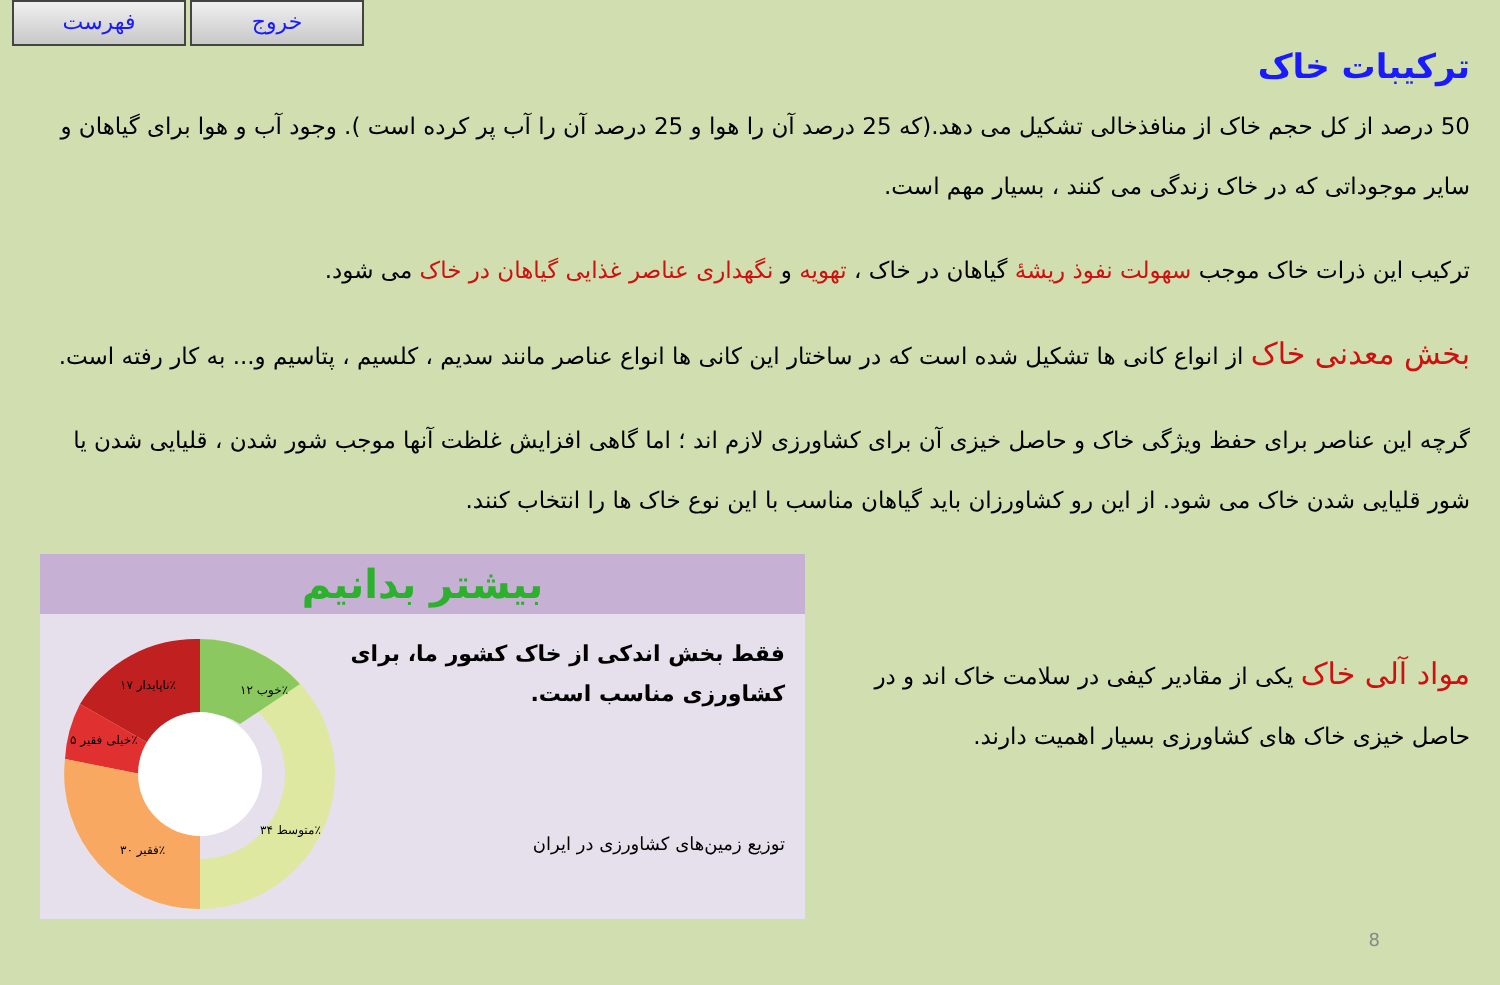فهرست خروج
ترکیبات خاک
50 درصد از کل حجم خاک از منافذخالی تشکیل می دهد.(که 25 درصد آن را هوا و 25 درصد آن را آب پر کرده است ). وجود آب و هوا برای گیاهان و سایر موجوداتی که در خاک زندگی می کنند ، بسیار مهم است.
ترکیب این ذرات خاک موجب سهولت نفوذ ریشهٔ گیاهان در خاک ، تهویه و نگهداری عناصر غذایی گیاهان در خاک می شود.
بخش معدنی خاک از انواع کانی ها تشکیل شده است که در ساختار این کانی ها انواع عناصر مانند سدیم ، کلسیم ، پتاسیم و... به کار رفته است.
گرچه این عناصر برای حفظ ویژگی خاک و حاصل خیزی آن برای کشاورزی لازم اند ؛ اما گاهی افزایش غلظت آنها موجب شور شدن ، قلیایی شدن یا شور قلیایی شدن خاک می شود. از این رو کشاورزان باید گیاهان مناسب با این نوع خاک ها را انتخاب کنند.
مواد آلی خاک یکی از مقادیر کیفی در سلامت خاک اند و در حاصل خیزی خاک های کشاورزی بسیار اهمیت دارند.
بیشتر بدانیم
خوب ۱۲٪
ناپایدار ۱۷٪
خیلی فقیر ۵٪
فقیر ۳۰٪
متوسط ۳۴٪
فقط بخش اندکی از خاک کشور ما، برای کشاورزی مناسب است.
توزیع زمین‌های کشاورزی در ایران
8